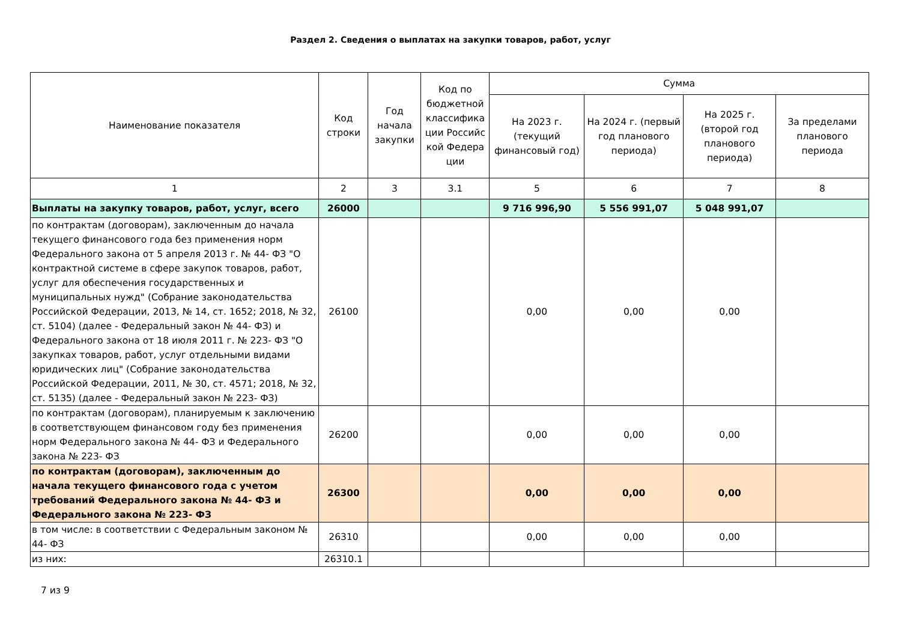Раздел 2. Сведения о выплатах на закупки товаров, работ, услуг
| Наименование показателя | Код строки | Год начала закупки | Код по бюджетной классифика ции Российс кой Федера ции | Сумма | | | |
| --- | --- | --- | --- | --- | --- | --- | --- |
| | | | | На 2023 г. (текущий финансовый год) | На 2024 г. (первый год планового периода) | На 2025 г. (второй год планового периода) | За пределами планового периода |
| 1 | 2 | 3 | 3.1 | 5 | 6 | 7 | 8 |
| Выплаты на закупку товаров, работ, услуг, всего | 26000 | | | 9 716 996,90 | 5 556 991,07 | 5 048 991,07 | |
| по контрактам (договорам), заключенным до начала текущего финансового года без применения норм Федерального закона от 5 апреля 2013 г. № 44- ФЗ "О контрактной системе в сфере закупок товаров, работ, услуг для обеспечения государственных и муниципальных нужд" (Собрание законодательства Российской Федерации, 2013, № 14, ст. 1652; 2018, № 32, ст. 5104) (далее - Федеральный закон № 44- ФЗ) и Федерального закона от 18 июля 2011 г. № 223- ФЗ "О закупках товаров, работ, услуг отдельными видами юридических лиц" (Собрание законодательства Российской Федерации, 2011, № 30, ст. 4571; 2018, № 32, ст. 5135) (далее - Федеральный закон № 223- ФЗ) | 26100 | | | 0,00 | 0,00 | 0,00 | |
| по контрактам (договорам), планируемым к заключению в соответствующем финансовом году без применения норм Федерального закона № 44- ФЗ и Федерального закона № 223- ФЗ | 26200 | | | 0,00 | 0,00 | 0,00 | |
| по контрактам (договорам), заключенным до начала текущего финансового года с учетом требований Федерального закона № 44- ФЗ и Федерального закона № 223- ФЗ | 26300 | | | 0,00 | 0,00 | 0,00 | |
| в том числе: в соответствии с Федеральным законом № 44- ФЗ | 26310 | | | 0,00 | 0,00 | 0,00 | |
| из них: | 26310.1 | | | | | | |
7 из 9